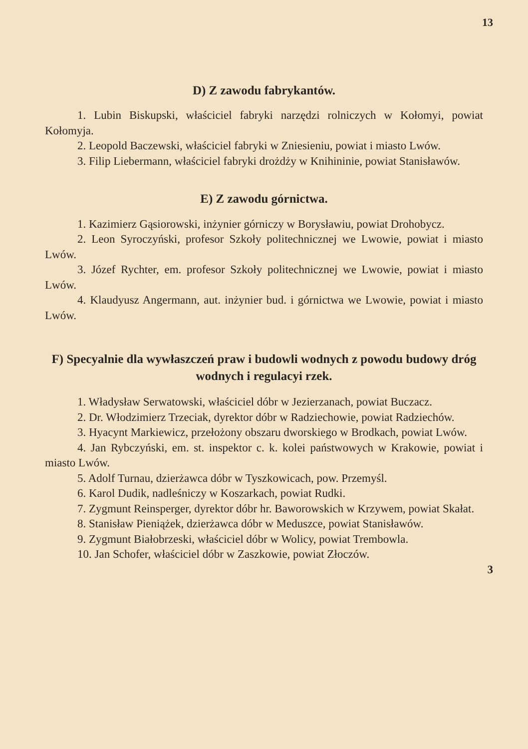13
D) Z zawodu fabrykantów.
1. Lubin Biskupski, właściciel fabryki narzędzi rolniczych w Kołomyi, powiat Kołomyja.
2. Leopold Baczewski, właściciel fabryki w Zniesieniu, powiat i miasto Lwów.
3. Filip Liebermann, właściciel fabryki drożdży w Knihininie, powiat Stanisławów.
E) Z zawodu górnictwa.
1. Kazimierz Gąsiorowski, inżynier górniczy w Borysławiu, powiat Drohobycz.
2. Leon Syroczyński, profesor Szkoły politechnicznej we Lwowie, powiat i miasto Lwów.
3. Józef Rychter, em. profesor Szkoły politechnicznej we Lwowie, powiat i miasto Lwów.
4. Klaudyusz Angermann, aut. inżynier bud. i górnictwa we Lwowie, powiat i miasto Lwów.
F) Specyalnie dla wywłaszczeń praw i budowli wodnych z powodu budowy dróg wodnych i regulacyi rzek.
1. Władysław Serwatowski, właściciel dóbr w Jezierzanach, powiat Buczacz.
2. Dr. Włodzimierz Trzeciak, dyrektor dóbr w Radziechowie, powiat Radziechów.
3. Hyacynt Markiewicz, przełożony obszaru dworskiego w Brodkach, powiat Lwów.
4. Jan Rybczyński, em. st. inspektor c. k. kolei państwowych w Krakowie, powiat i miasto Lwów.
5. Adolf Turnau, dzierżawca dóbr w Tyszkowicach, pow. Przemyśl.
6. Karol Dudik, nadleśniczy w Koszarkach, powiat Rudki.
7. Zygmunt Reinsperger, dyrektor dóbr hr. Baworowskich w Krzywem, powiat Skałat.
8. Stanisław Pieniążek, dzierżawca dóbr w Meduszce, powiat Stanisławów.
9. Zygmunt Białobrzeski, właściciel dóbr w Wolicy, powiat Trembowla.
10. Jan Schofer, właściciel dóbr w Zaszkowie, powiat Złoczów.
3